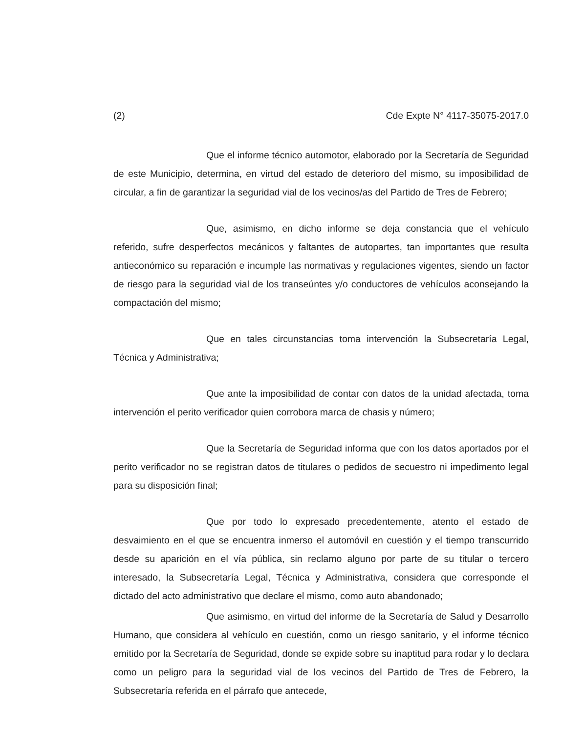(2) Cde Expte N° 4117-35075-2017.0
Que el informe técnico automotor, elaborado por la Secretaría de Seguridad de este Municipio, determina, en virtud del estado de deterioro del mismo, su imposibilidad de circular, a fin de garantizar la seguridad vial de los vecinos/as del Partido de Tres de Febrero;
Que, asimismo, en dicho informe se deja constancia que el vehículo referido, sufre desperfectos mecánicos y faltantes de autopartes, tan importantes que resulta antieconómico su reparación e incumple las normativas y regulaciones vigentes, siendo un factor de riesgo para la seguridad vial de los transeúntes y/o conductores de vehículos aconsejando la compactación del mismo;
Que en tales circunstancias toma intervención la Subsecretaría Legal, Técnica y Administrativa;
Que ante la imposibilidad de contar con datos de la unidad afectada, toma intervención el perito verificador quien corrobora marca de chasis y número;
Que la Secretaría de Seguridad informa que con los datos aportados por el perito verificador no se registran datos de titulares o pedidos de secuestro ni impedimento legal para su disposición final;
Que por todo lo expresado precedentemente, atento el estado de desvaimiento en el que se encuentra inmerso el automóvil en cuestión y el tiempo transcurrido desde su aparición en el vía pública, sin reclamo alguno por parte de su titular o tercero interesado, la Subsecretaría Legal, Técnica y Administrativa, considera que corresponde el dictado del acto administrativo que declare el mismo, como auto abandonado;
Que asimismo, en virtud del informe de la Secretaría de Salud y Desarrollo Humano, que considera al vehículo en cuestión, como un riesgo sanitario, y el informe técnico emitido por la Secretaría de Seguridad, donde se expide sobre su inaptitud para rodar y lo declara como un peligro para la seguridad vial de los vecinos del Partido de Tres de Febrero, la Subsecretaría referida en el párrafo que antecede,